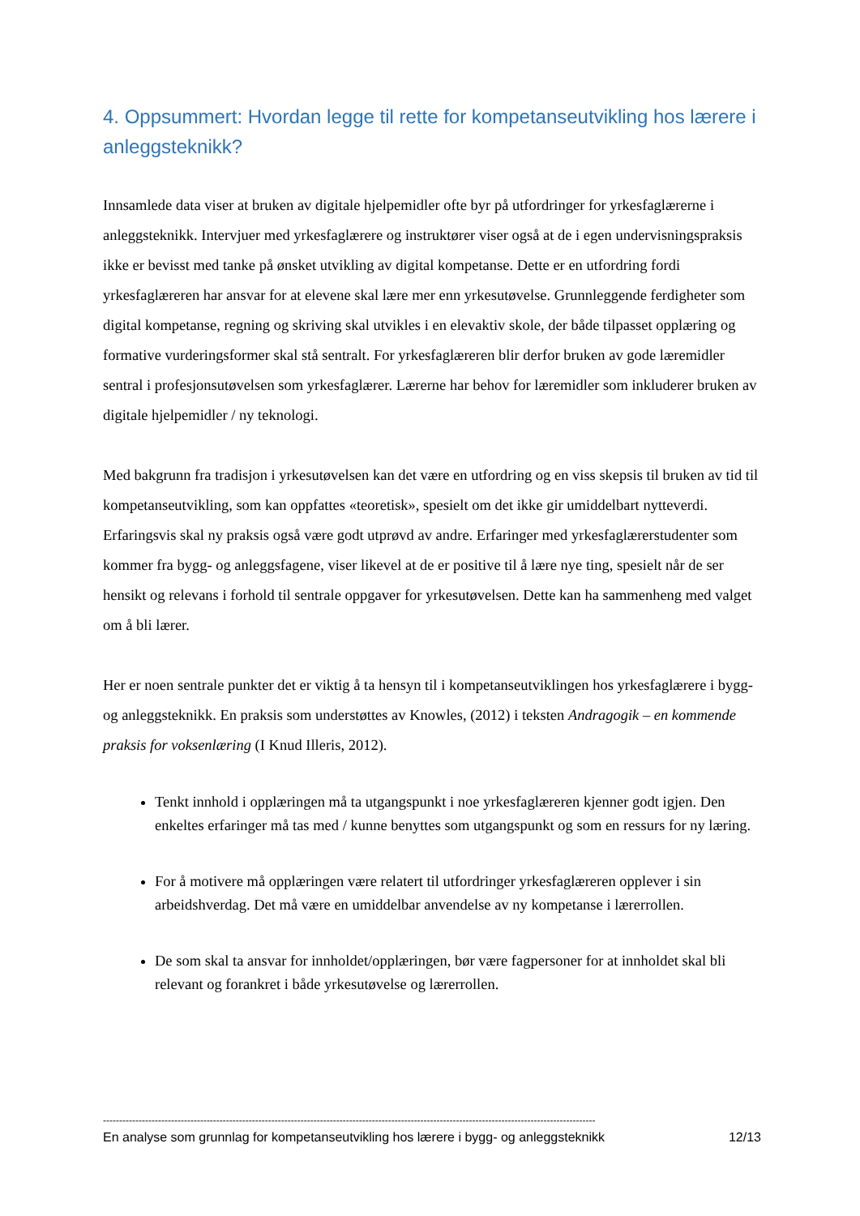4. Oppsummert: Hvordan legge til rette for kompetanseutvikling hos lærere i anleggsteknikk?
Innsamlede data viser at bruken av digitale hjelpemidler ofte byr på utfordringer for yrkesfaglærerne i anleggsteknikk. Intervjuer med yrkesfaglærere og instruktører viser også at de i egen undervisningspraksis ikke er bevisst med tanke på ønsket utvikling av digital kompetanse. Dette er en utfordring fordi yrkesfaglæreren har ansvar for at elevene skal lære mer enn yrkesutøvelse. Grunnleggende ferdigheter som digital kompetanse, regning og skriving skal utvikles i en elevaktiv skole, der både tilpasset opplæring og formative vurderingsformer skal stå sentralt. For yrkesfaglæreren blir derfor bruken av gode læremidler sentral i profesjonsutøvelsen som yrkesfaglærer. Lærerne har behov for læremidler som inkluderer bruken av digitale hjelpemidler / ny teknologi.
Med bakgrunn fra tradisjon i yrkesutøvelsen kan det være en utfordring og en viss skepsis til bruken av tid til kompetanseutvikling, som kan oppfattes «teoretisk», spesielt om det ikke gir umiddelbart nytteverdi. Erfaringsvis skal ny praksis også være godt utprøvd av andre. Erfaringer med yrkesfaglærerstudenter som kommer fra bygg- og anleggsfagene, viser likevel at de er positive til å lære nye ting, spesielt når de ser hensikt og relevans i forhold til sentrale oppgaver for yrkesutøvelsen. Dette kan ha sammenheng med valget om å bli lærer.
Her er noen sentrale punkter det er viktig å ta hensyn til i kompetanseutviklingen hos yrkesfaglærere i bygg- og anleggsteknikk. En praksis som understøttes av Knowles, (2012) i teksten Andragogik – en kommende praksis for voksenlæring (I Knud Illeris, 2012).
Tenkt innhold i opplæringen må ta utgangspunkt i noe yrkesfaglæreren kjenner godt igjen. Den enkeltes erfaringer må tas med / kunne benyttes som utgangspunkt og som en ressurs for ny læring.
For å motivere må opplæringen være relatert til utfordringer yrkesfaglæreren opplever i sin arbeidshverdag. Det må være en umiddelbar anvendelse av ny kompetanse i lærerrollen.
De som skal ta ansvar for innholdet/opplæringen, bør være fagpersoner for at innholdet skal bli relevant og forankret i både yrkesutøvelse og lærerrollen.
--------------------------------------------------------------------------------------------------------------------------------------------------------
En analyse som grunnlag for kompetanseutvikling hos lærere i bygg- og anleggsteknikk 12/13